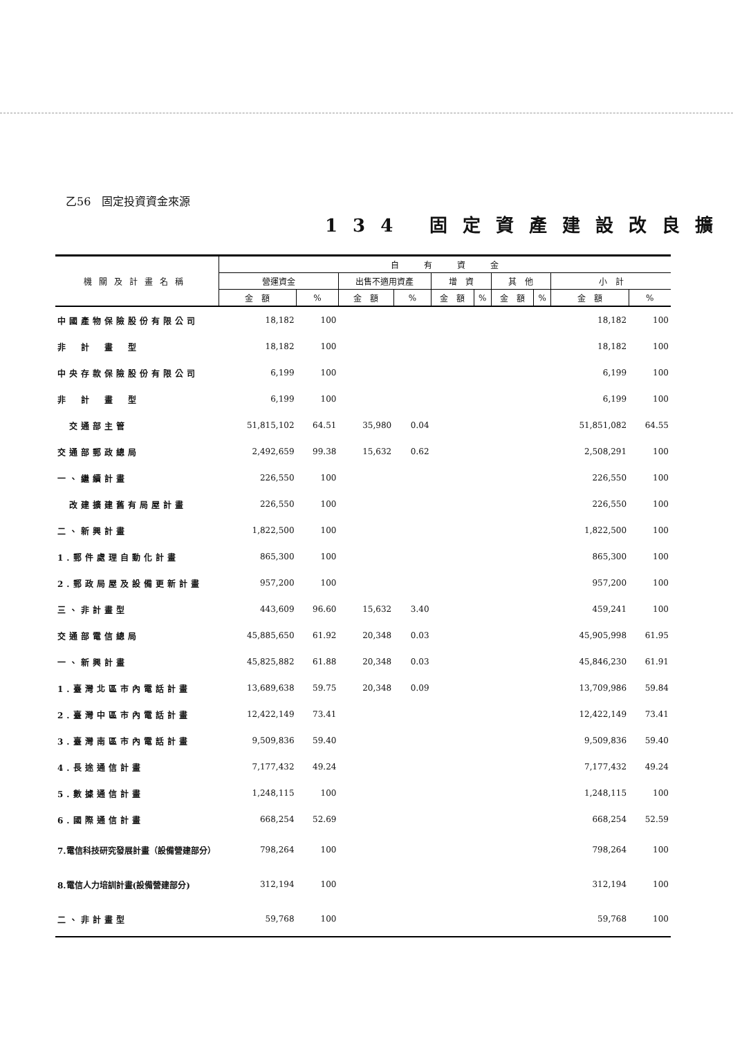乙56　固定投資資金來源
134 固定資產建設改良擴
| 機關及計畫名稱 | 自 有 資 金 | | | | | | | | | |
| --- | --- | --- | --- | --- | --- | --- | --- | --- | --- | --- |
| | 營運資金 | | 出售不適用資產 | | 增 資 | | 其 他 | | 小 計 | |
| | 金 額 | % | 金 額 | % | 金 額 | % | 金 額 | % | 金 額 | % |
| 中國產物保險股份有限公司 | 18,182 | 100 | | | | | | | 18,182 | 100 |
| 非 計 畫 型 | 18,182 | 100 | | | | | | | 18,182 | 100 |
| 中央存款保險股份有限公司 | 6,199 | 100 | | | | | | | 6,199 | 100 |
| 非 計 畫 型 | 6,199 | 100 | | | | | | | 6,199 | 100 |
| 交通部主管 | 51,815,102 | 64.51 | 35,980 | 0.04 | | | | | 51,851,082 | 64.55 |
| 交通部郵政總局 | 2,492,659 | 99.38 | 15,632 | 0.62 | | | | | 2,508,291 | 100 |
| 一、繼續計畫 | 226,550 | 100 | | | | | | | 226,550 | 100 |
| 改建擴建舊有局屋計畫 | 226,550 | 100 | | | | | | | 226,550 | 100 |
| 二、新興計畫 | 1,822,500 | 100 | | | | | | | 1,822,500 | 100 |
| 1.郵件處理自動化計畫 | 865,300 | 100 | | | | | | | 865,300 | 100 |
| 2.郵政局屋及設備更新計畫 | 957,200 | 100 | | | | | | | 957,200 | 100 |
| 三、非計畫型 | 443,609 | 96.60 | 15,632 | 3.40 | | | | | 459,241 | 100 |
| 交通部電信總局 | 45,885,650 | 61.92 | 20,348 | 0.03 | | | | | 45,905,998 | 61.95 |
| 一、新興計畫 | 45,825,882 | 61.88 | 20,348 | 0.03 | | | | | 45,846,230 | 61.91 |
| 1.臺灣北區市內電話計畫 | 13,689,638 | 59.75 | 20,348 | 0.09 | | | | | 13,709,986 | 59.84 |
| 2.臺灣中區市內電話計畫 | 12,422,149 | 73.41 | | | | | | | 12,422,149 | 73.41 |
| 3.臺灣南區市內電話計畫 | 9,509,836 | 59.40 | | | | | | | 9,509,836 | 59.40 |
| 4.長途通信計畫 | 7,177,432 | 49.24 | | | | | | | 7,177,432 | 49.24 |
| 5.數據通信計畫 | 1,248,115 | 100 | | | | | | | 1,248,115 | 100 |
| 6.國際通信計畫 | 668,254 | 52.69 | | | | | | | 668,254 | 52.59 |
| 7.電信科技研究發展計畫（設備營建部分） | 798,264 | 100 | | | | | | | 798,264 | 100 |
| 8.電信人力培訓計畫(設備營建部分) | 312,194 | 100 | | | | | | | 312,194 | 100 |
| 二、非計畫型 | 59,768 | 100 | | | | | | | 59,768 | 100 |